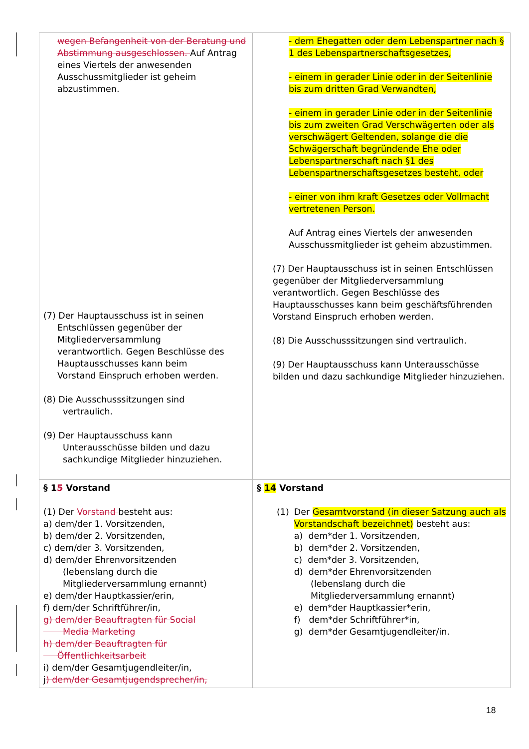| wegen Befangenheit von der Beratung und Abstimmung ausgeschlossen. Auf Antrag eines Viertels der anwesenden Ausschussmitglieder ist geheim abzustimmen. (7) Der Hauptausschuss ist in seinen Entschlüssen gegenüber der Mitgliederversammlung verantwortlich. Gegen Beschlüsse des Hauptausschusses kann beim Vorstand Einspruch erhoben werden. (8) Die Ausschusssitzungen sind vertraulich. (9) Der Hauptausschuss kann Unterausschüsse bilden und dazu sachkundige Mitglieder hinzuziehen. | - dem Ehegatten oder dem Lebenspartner nach § 1 des Lebenspartnerschaftsgesetzes, - einem in gerader Linie oder in der Seitenlinie bis zum dritten Grad Verwandten, - einem in gerader Linie oder in der Seitenlinie bis zum zweiten Grad Verschwägerten oder als verschwägert Geltenden, solange die die Schwägerschaft begründende Ehe oder Lebenspartnerschaft nach §1 des Lebenspartnerschaftsgesetzes besteht, oder - einer von ihm kraft Gesetzes oder Vollmacht vertretenen Person. Auf Antrag eines Viertels der anwesenden Ausschussmitglieder ist geheim abzustimmen. (7) Der Hauptausschuss ist in seinen Entschlüssen gegenüber der Mitgliederversammlung verantwortlich. Gegen Beschlüsse des Hauptausschusses kann beim geschäftsführenden Vorstand Einspruch erhoben werden. (8) Die Ausschusssitzungen sind vertraulich. (9) Der Hauptausschuss kann Unterausschüsse bilden und dazu sachkundige Mitglieder hinzuziehen. |
| § 1 5 Vorstand (1) Der Vorstand besteht aus: a) dem/der 1. Vorsitzenden, b) dem/der 2. Vorsitzenden, c) dem/der 3. Vorsitzenden, d) dem/der Ehrenvorsitzenden (lebenslang durch die Mitgliederversammlung ernannt) e) dem/der Hauptkassier/erin, f) dem/der Schriftführer/in, g) dem/der Beauftragten für Social Media Marketing h) dem/der Beauftragten für Öffentlichkeitsarbeit i) dem/der Gesamtjugendleiter/in, j ) dem/der Gesamtjugendsprecher/in, | § 14 Vorstand (1) Der Gesamtvorstand (in dieser Satzung auch als Vorstandschaft bezeichnet) besteht aus: a) dem*der 1. Vorsitzenden, b) dem*der 2. Vorsitzenden, c) dem*der 3. Vorsitzenden, d) dem*der Ehrenvorsitzenden (lebenslang durch die Mitgliederversammlung ernannt) e) dem*der Hauptkassier*erin, f) dem*der Schriftführer*in, g) dem*der Gesamtjugendleiter/in. |
18